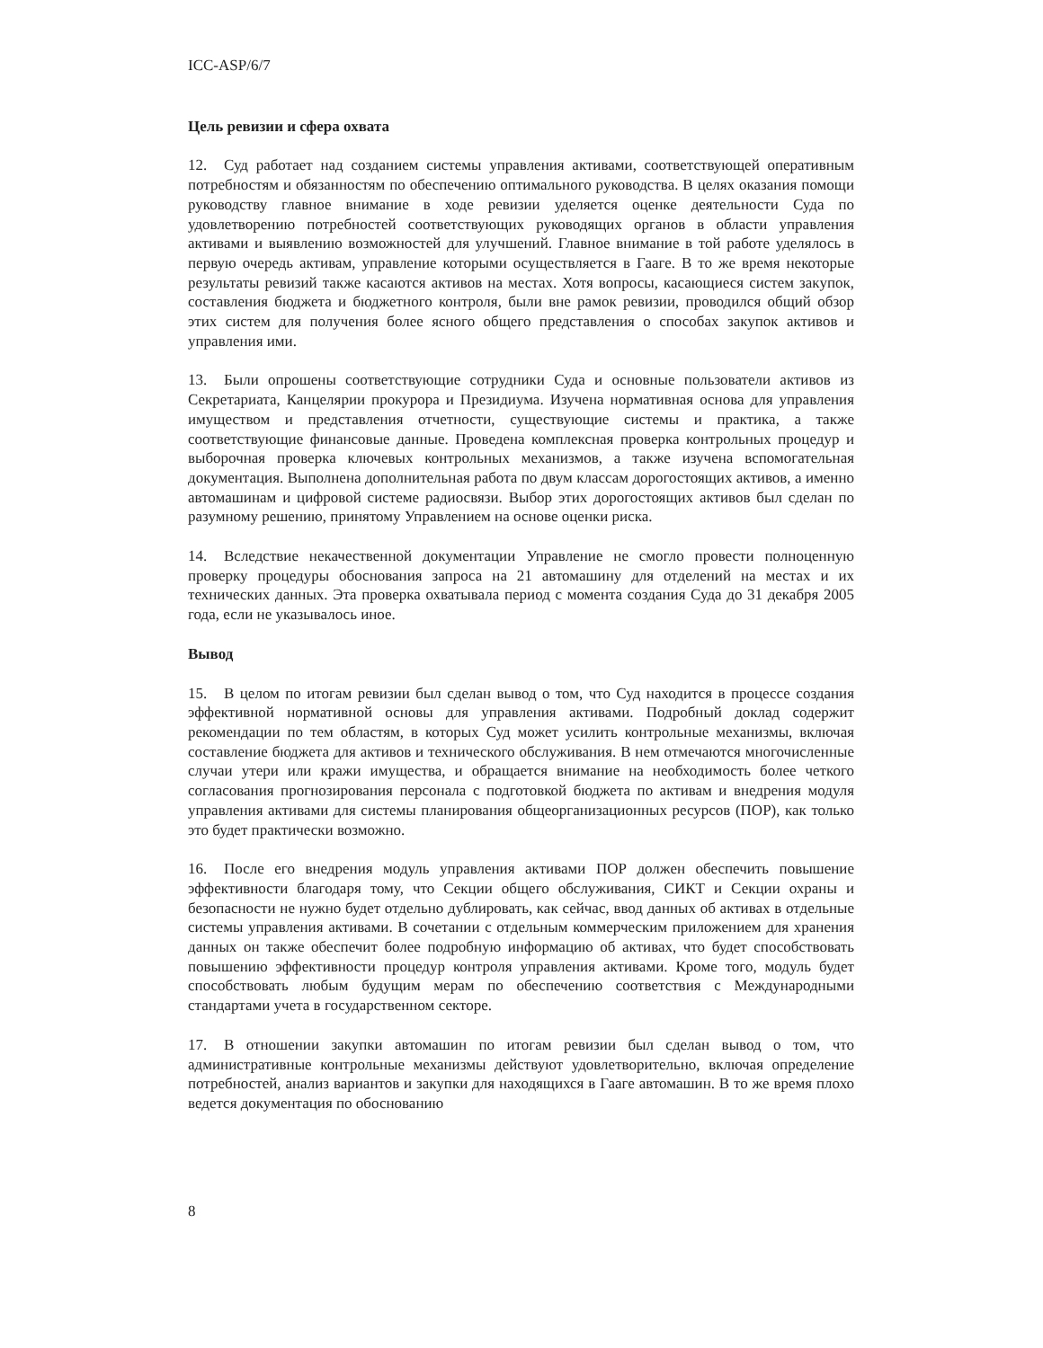ICC-ASP/6/7
Цель ревизии и сфера охвата
12. Суд работает над созданием системы управления активами, соответствующей оперативным потребностям и обязанностям по обеспечению оптимального руководства. В целях оказания помощи руководству главное внимание в ходе ревизии уделяется оценке деятельности Суда по удовлетворению потребностей соответствующих руководящих органов в области управления активами и выявлению возможностей для улучшений. Главное внимание в той работе уделялось в первую очередь активам, управление которыми осуществляется в Гааге. В то же время некоторые результаты ревизий также касаются активов на местах. Хотя вопросы, касающиеся систем закупок, составления бюджета и бюджетного контроля, были вне рамок ревизии, проводился общий обзор этих систем для получения более ясного общего представления о способах закупок активов и управления ими.
13. Были опрошены соответствующие сотрудники Суда и основные пользователи активов из Секретариата, Канцелярии прокурора и Президиума. Изучена нормативная основа для управления имуществом и представления отчетности, существующие системы и практика, а также соответствующие финансовые данные. Проведена комплексная проверка контрольных процедур и выборочная проверка ключевых контрольных механизмов, а также изучена вспомогательная документация. Выполнена дополнительная работа по двум классам дорогостоящих активов, а именно автомашинам и цифровой системе радиосвязи. Выбор этих дорогостоящих активов был сделан по разумному решению, принятому Управлением на основе оценки риска.
14. Вследствие некачественной документации Управление не смогло провести полноценную проверку процедуры обоснования запроса на 21 автомашину для отделений на местах и их технических данных. Эта проверка охватывала период с момента создания Суда до 31 декабря 2005 года, если не указывалось иное.
Вывод
15. В целом по итогам ревизии был сделан вывод о том, что Суд находится в процессе создания эффективной нормативной основы для управления активами. Подробный доклад содержит рекомендации по тем областям, в которых Суд может усилить контрольные механизмы, включая составление бюджета для активов и технического обслуживания. В нем отмечаются многочисленные случаи утери или кражи имущества, и обращается внимание на необходимость более четкого согласования прогнозирования персонала с подготовкой бюджета по активам и внедрения модуля управления активами для системы планирования общеорганизационных ресурсов (ПОР), как только это будет практически возможно.
16. После его внедрения модуль управления активами ПОР должен обеспечить повышение эффективности благодаря тому, что Секции общего обслуживания, СИКТ и Секции охраны и безопасности не нужно будет отдельно дублировать, как сейчас, ввод данных об активах в отдельные системы управления активами. В сочетании с отдельным коммерческим приложением для хранения данных он также обеспечит более подробную информацию об активах, что будет способствовать повышению эффективности процедур контроля управления активами. Кроме того, модуль будет способствовать любым будущим мерам по обеспечению соответствия с Международными стандартами учета в государственном секторе.
17. В отношении закупки автомашин по итогам ревизии был сделан вывод о том, что административные контрольные механизмы действуют удовлетворительно, включая определение потребностей, анализ вариантов и закупки для находящихся в Гааге автомашин. В то же время плохо ведется документация по обоснованию
8